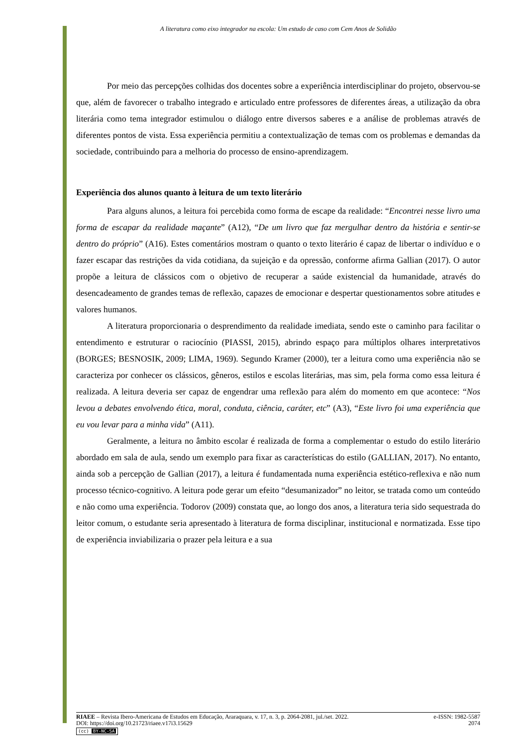A literatura como eixo integrador na escola: Um estudo de caso com Cem Anos de Solidão
Por meio das percepções colhidas dos docentes sobre a experiência interdisciplinar do projeto, observou-se que, além de favorecer o trabalho integrado e articulado entre professores de diferentes áreas, a utilização da obra literária como tema integrador estimulou o diálogo entre diversos saberes e a análise de problemas através de diferentes pontos de vista. Essa experiência permitiu a contextualização de temas com os problemas e demandas da sociedade, contribuindo para a melhoria do processo de ensino-aprendizagem.
Experiência dos alunos quanto à leitura de um texto literário
Para alguns alunos, a leitura foi percebida como forma de escape da realidade: “Encontrei nesse livro uma forma de escapar da realidade maçante” (A12), “De um livro que faz mergulhar dentro da história e sentir-se dentro do próprio” (A16). Estes comentários mostram o quanto o texto literário é capaz de libertar o indivíduo e o fazer escapar das restrições da vida cotidiana, da sujeição e da opressão, conforme afirma Gallian (2017). O autor propõe a leitura de clássicos com o objetivo de recuperar a saúde existencial da humanidade, através do desencadeamento de grandes temas de reflexão, capazes de emocionar e despertar questionamentos sobre atitudes e valores humanos.
A literatura proporcionaria o desprendimento da realidade imediata, sendo este o caminho para facilitar o entendimento e estruturar o raciocínio (PIASSI, 2015), abrindo espaço para múltiplos olhares interpretativos (BORGES; BESNOSIK, 2009; LIMA, 1969). Segundo Kramer (2000), ter a leitura como uma experiência não se caracteriza por conhecer os clássicos, gêneros, estilos e escolas literárias, mas sim, pela forma como essa leitura é realizada. A leitura deveria ser capaz de engendrar uma reflexão para além do momento em que acontece: “Nos levou a debates envolvendo ética, moral, conduta, ciência, caráter, etc” (A3), “Este livro foi uma experiência que eu vou levar para a minha vida” (A11).
Geralmente, a leitura no âmbito escolar é realizada de forma a complementar o estudo do estilo literário abordado em sala de aula, sendo um exemplo para fixar as características do estilo (GALLIAN, 2017). No entanto, ainda sob a percepção de Gallian (2017), a leitura é fundamentada numa experiência estético-reflexiva e não num processo técnico-cognitivo. A leitura pode gerar um efeito “desumanizador” no leitor, se tratada como um conteúdo e não como uma experiência. Todorov (2009) constata que, ao longo dos anos, a literatura teria sido sequestrada do leitor comum, o estudante seria apresentado à literatura de forma disciplinar, institucional e normatizada. Esse tipo de experiência inviabilizaria o prazer pela leitura e a sua
RIAEE – Revista Ibero-Americana de Estudos em Educação, Araraquara, v. 17, n. 3, p. 2064-2081, jul./set. 2022. e-ISSN: 1982-5587
DOI: https://doi.org/10.21723/riaee.v17i3.15629 2074
(cc) BY-NC-SA